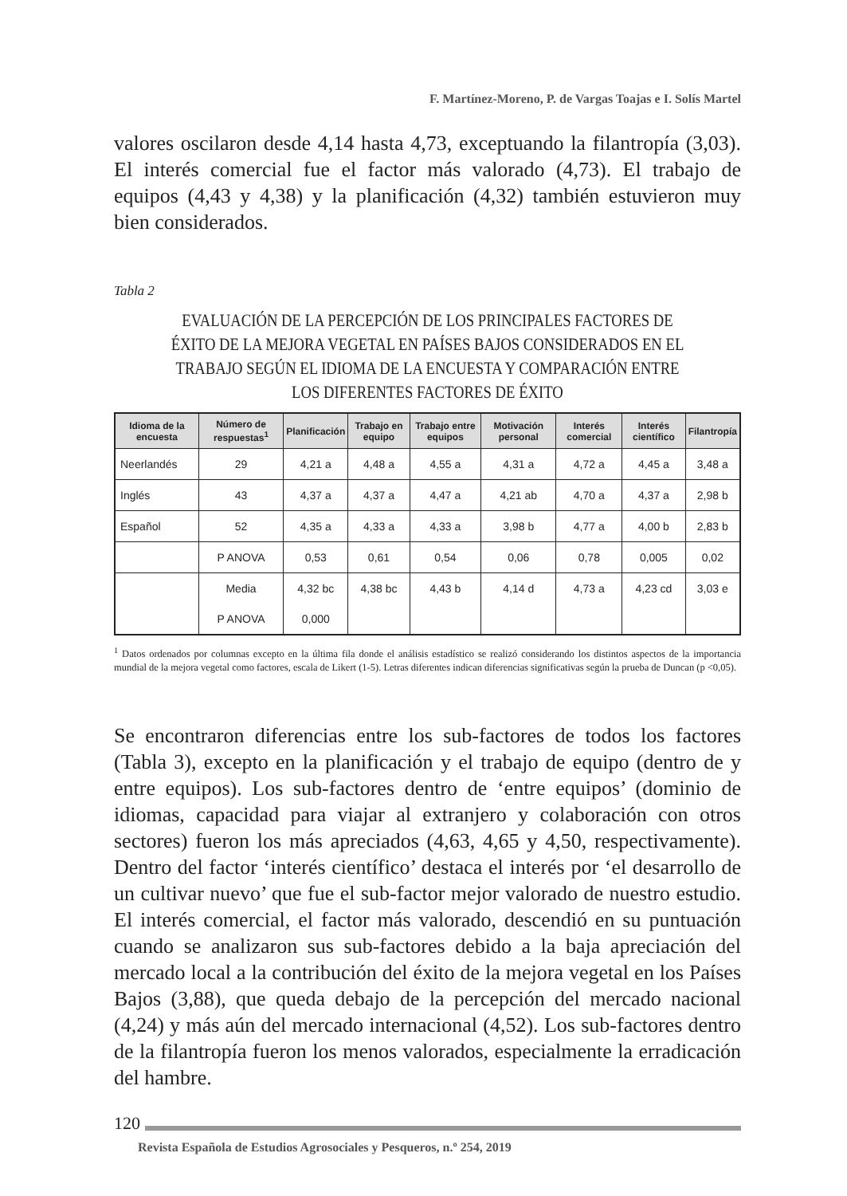F. Martínez-Moreno, P. de Vargas Toajas e I. Solís Martel
valores oscilaron desde 4,14 hasta 4,73, exceptuando la filantropía (3,03). El interés comercial fue el factor más valorado (4,73). El trabajo de equipos (4,43 y 4,38) y la planificación (4,32) también estuvieron muy bien considerados.
Tabla 2
EVALUACIÓN DE LA PERCEPCIÓN DE LOS PRINCIPALES FACTORES DE ÉXITO DE LA MEJORA VEGETAL EN PAÍSES BAJOS CONSIDERADOS EN EL TRABAJO SEGÚN EL IDIOMA DE LA ENCUESTA Y COMPARACIÓN ENTRE LOS DIFERENTES FACTORES DE ÉXITO
| Idioma de la encuesta | Número de respuestas<sup>1</sup> | Planificación | Trabajo en equipo | Trabajo entre equipos | Motivación personal | Interés comercial | Interés científico | Filantropía |
| --- | --- | --- | --- | --- | --- | --- | --- | --- |
| Neerlandés | 29 | 4,21 a | 4,48 a | 4,55 a | 4,31 a | 4,72 a | 4,45 a | 3,48 a |
| Inglés | 43 | 4,37 a | 4,37 a | 4,47 a | 4,21 ab | 4,70 a | 4,37 a | 2,98 b |
| Español | 52 | 4,35 a | 4,33 a | 4,33 a | 3,98 b | 4,77 a | 4,00 b | 2,83 b |
| | P ANOVA | 0,53 | 0,61 | 0,54 | 0,06 | 0,78 | 0,005 | 0,02 |
| | Media | 4,32 bc | 4,38 bc | 4,43 b | 4,14 d | 4,73 a | 4,23 cd | 3,03 e |
| | P ANOVA | 0,000 | | | | | | |
<sup>1</sup> Datos ordenados por columnas excepto en la última fila donde el análisis estadístico se realizó considerando los distintos aspectos de la importancia mundial de la mejora vegetal como factores, escala de Likert (1-5). Letras diferentes indican diferencias significativas según la prueba de Duncan (p <0,05).
Se encontraron diferencias entre los sub-factores de todos los factores (Tabla 3), excepto en la planificación y el trabajo de equipo (dentro de y entre equipos). Los sub-factores dentro de ‘entre equipos’ (dominio de idiomas, capacidad para viajar al extranjero y colaboración con otros sectores) fueron los más apreciados (4,63, 4,65 y 4,50, respectivamente). Dentro del factor ‘interés científico’ destaca el interés por ‘el desarrollo de un cultivar nuevo’ que fue el sub-factor mejor valorado de nuestro estudio. El interés comercial, el factor más valorado, descendió en su puntuación cuando se analizaron sus sub-factores debido a la baja apreciación del mercado local a la contribución del éxito de la mejora vegetal en los Países Bajos (3,88), que queda debajo de la percepción del mercado nacional (4,24) y más aún del mercado internacional (4,52). Los sub-factores dentro de la filantropía fueron los menos valorados, especialmente la erradicación del hambre.
120
Revista Española de Estudios Agrosociales y Pesqueros, n.º 254, 2019